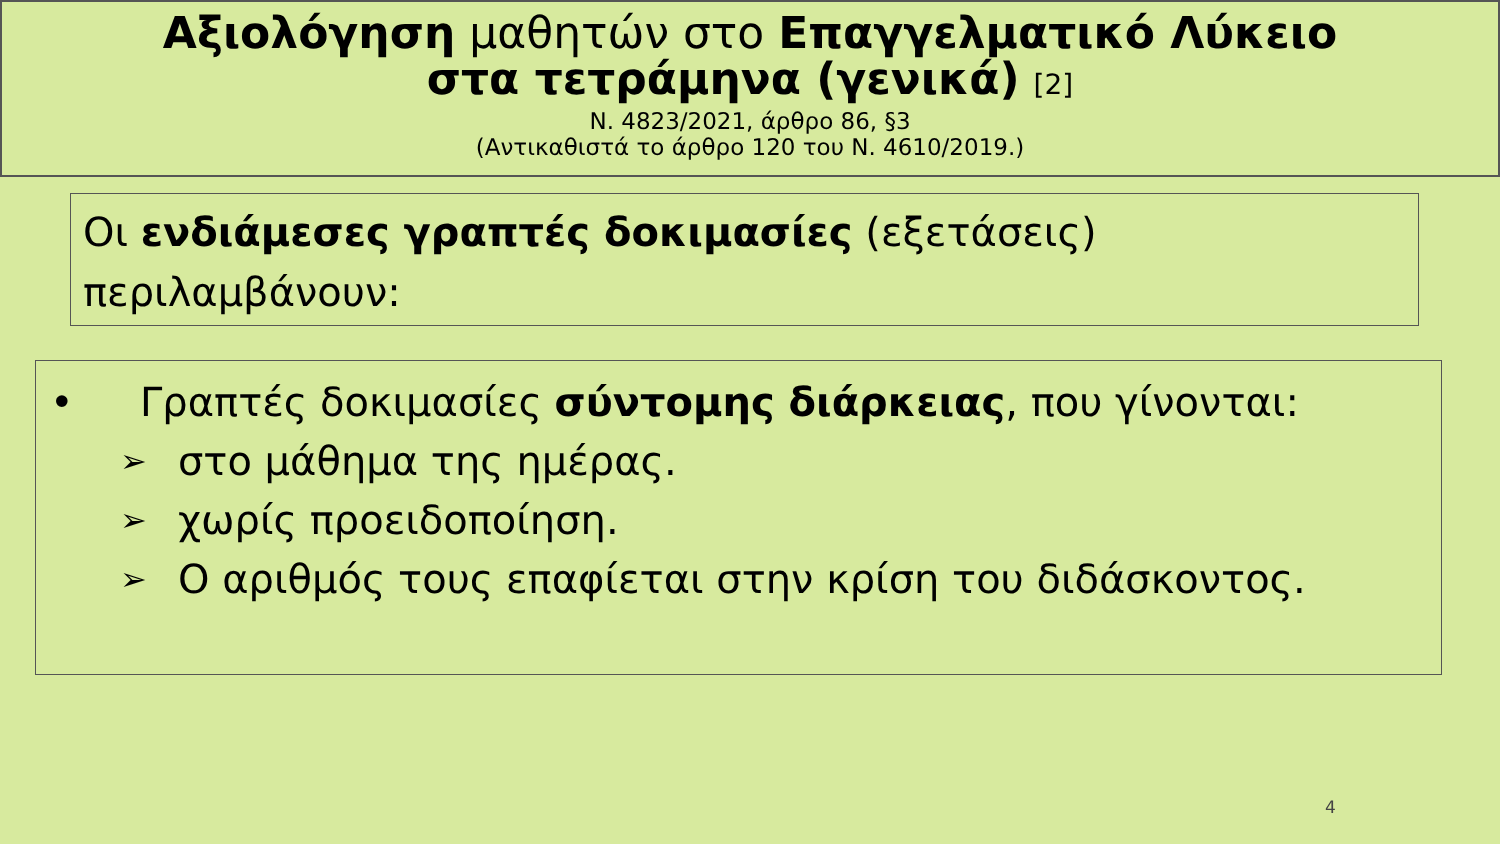Αξιολόγηση μαθητών στο Επαγγελματικό Λύκειο
στα τετράμηνα (γενικά) [2]
Ν. 4823/2021, άρθρο 86, §3
(Αντικαθιστά το άρθρο 120 του Ν. 4610/2019.)
Οι ενδιάμεσες γραπτές δοκιμασίες (εξετάσεις) περιλαμβάνουν:
• Γραπτές δοκιμασίες σύντομης διάρκειας, που γίνονται:
➢ στο μάθημα της ημέρας.
➢ χωρίς προειδοποίηση.
➢ Ο αριθμός τους επαφίεται στην κρίση του διδάσκοντος.
4